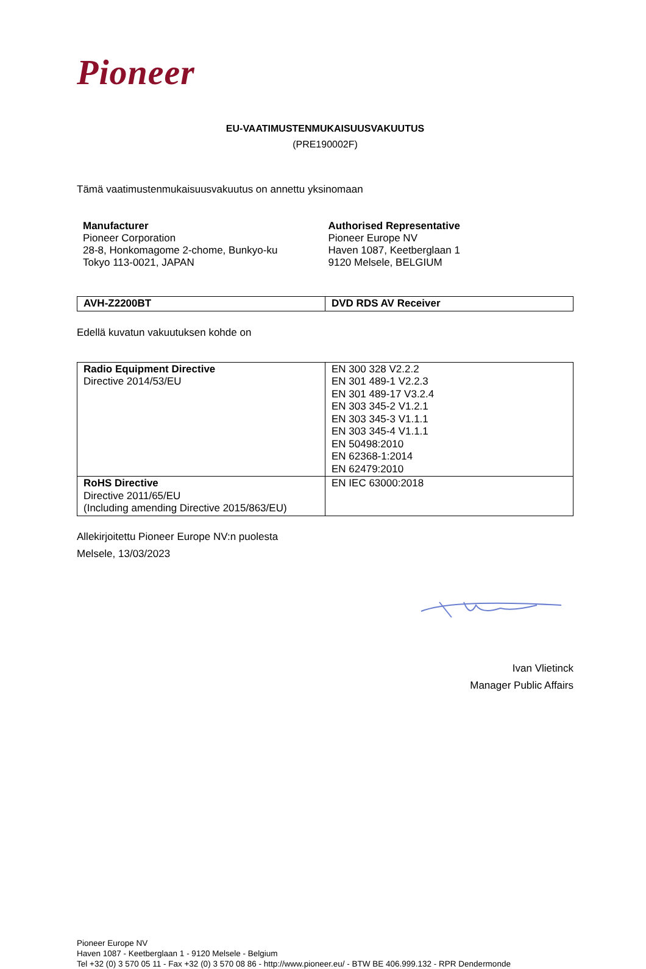Pioneer
EU-VAATIMUSTENMUKAISUUSVAKUUTUS
(PRE190002F)
Tämä vaatimustenmukaisuusvakuutus on annettu yksinomaan
Manufacturer
Pioneer Corporation
28-8, Honkomagome 2-chome, Bunkyo-ku
Tokyo 113-0021, JAPAN
Authorised Representative
Pioneer Europe NV
Haven 1087, Keetberglaan 1
9120 Melsele, BELGIUM
| AVH-Z2200BT | DVD RDS AV Receiver |
Edellä kuvatun vakuutuksen kohde on
| Radio Equipment Directive Directive 2014/53/EU | EN 300 328 V2.2.2 EN 301 489-1 V2.2.3 EN 301 489-17 V3.2.4 EN 303 345-2 V1.2.1 EN 303 345-3 V1.1.1 EN 303 345-4 V1.1.1 EN 50498:2010 EN 62368-1:2014 EN 62479:2010 |
| RoHS Directive Directive 2011/65/EU (Including amending Directive 2015/863/EU) | EN IEC 63000:2018 |
Allekirjoitettu Pioneer Europe NV:n puolesta
Melsele, 13/03/2023
Ivan Vlietinck
Manager Public Affairs
Pioneer Europe NV
Haven 1087 - Keetberglaan 1 - 9120 Melsele - Belgium
Tel +32 (0) 3 570 05 11 - Fax +32 (0) 3 570 08 86 - http://www.pioneer.eu/ - BTW BE 406.999.132 - RPR Dendermonde